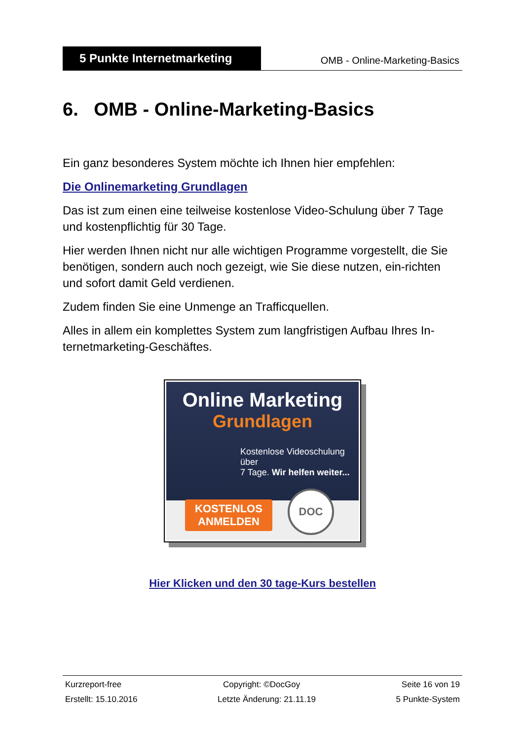5 Punkte Internetmarketing
OMB - Online-Marketing-Basics
6. OMB - Online-Marketing-Basics
Ein ganz besonderes System möchte ich Ihnen hier empfehlen:
Die Onlinemarketing Grundlagen
Das ist zum einen eine teilweise kostenlose Video-Schulung über 7 Tage und kostenpflichtig für 30 Tage.
Hier werden Ihnen nicht nur alle wichtigen Programme vorgestellt, die Sie benötigen, sondern auch noch gezeigt, wie Sie diese nutzen, ein-richten und sofort damit Geld verdienen.
Zudem finden Sie eine Unmenge an Trafficquellen.
Alles in allem ein komplettes System zum langfristigen Aufbau Ihres In-ternetmarketing-Geschäftes.
Online Marketing
Grundlagen
Kostenlose Videoschulung über
7 Tage. Wir helfen weiter...
KOSTENLOS
ANMELDEN
DOC
Hier Klicken und den 30 tage-Kurs bestellen
Kurzreport-free Copyright: ©DocGoy Seite 16 von 19
Erstellt: 15.10.2016 Letzte Änderung: 21.11.19 5 Punkte-System